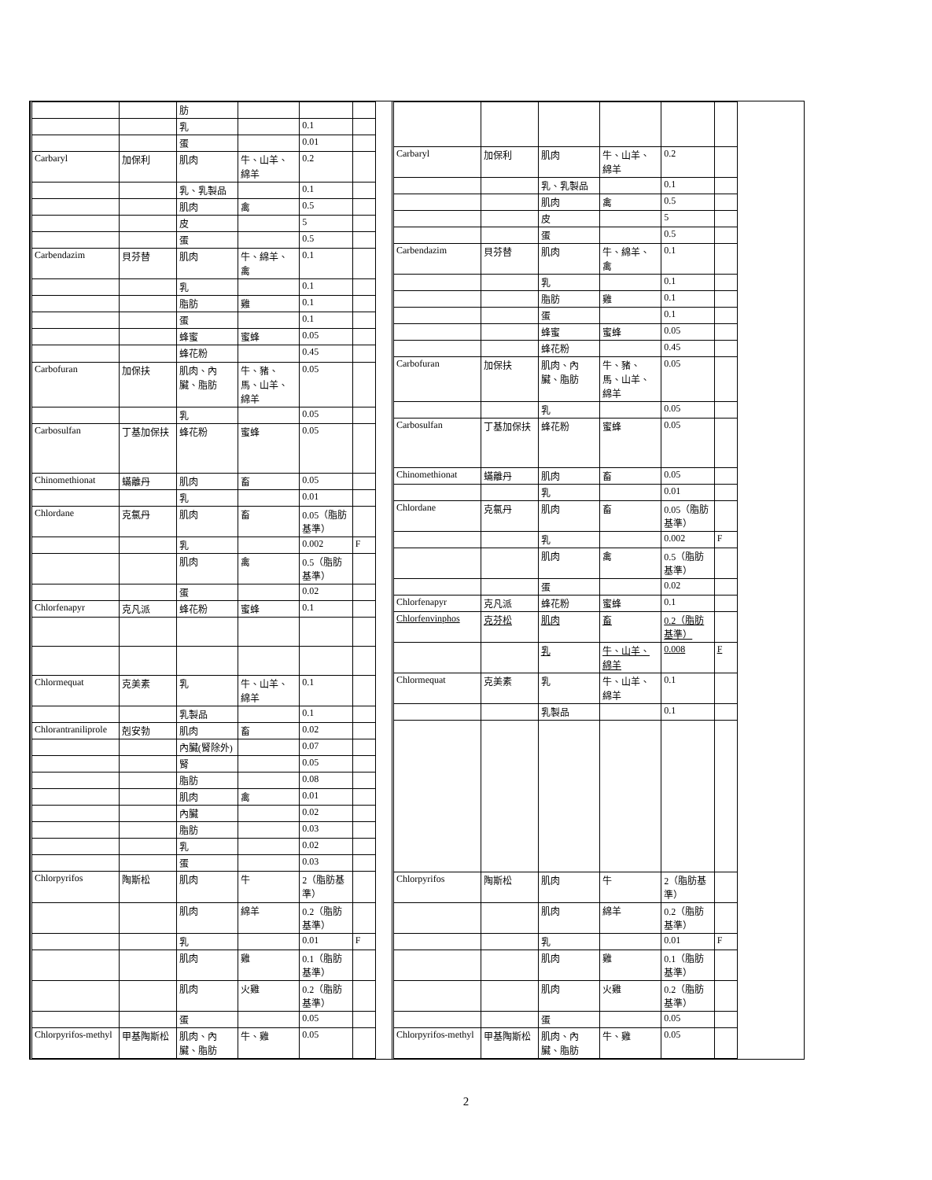| | | 肪 | | | |
| | | 乳 | | 0.1 | |
| | | 蛋 | | 0.01 | |
| Carbaryl | 加保利 | 肌肉 | 牛、山羊、綿羊 | 0.2 | |
| | | 乳、乳製品 | | 0.1 | |
| | | 肌肉 | 禽 | 0.5 | |
| | | 皮 | | 5 | |
| | | 蛋 | | 0.5 | |
| Carbendazim | 貝芬替 | 肌肉 | 牛、綿羊、禽 | 0.1 | |
| | | 乳 | | 0.1 | |
| | | 脂肪 | 雞 | 0.1 | |
| | | 蛋 | | 0.1 | |
| | | 蜂蜜 | 蜜蜂 | 0.05 | |
| | | 蜂花粉 | | 0.45 | |
| Carbofuran | 加保扶 | 肌肉、內臟、脂肪 | 牛、豬、馬、山羊、綿羊 | 0.05 | |
| | | 乳 | | 0.05 | |
| Carbosulfan | 丁基加保扶 | 蜂花粉 | 蜜蜂 | 0.05 | |
| Chinomethionat | 蟎離丹 | 肌肉 | 畜 | 0.05 | |
| | | 乳 | | 0.01 | |
| Chlordane | 克氯丹 | 肌肉 | 畜 | 0.05（脂肪基準） | |
| | | 乳 | | 0.002 | F |
| | | 肌肉 | 禽 | 0.5（脂肪基準） | |
| | | 蛋 | | 0.02 | |
| Chlorfenapyr | 克凡派 | 蜂花粉 | 蜜蜂 | 0.1 | |
| Chlormequat | 克美素 | 乳 | 牛、山羊、綿羊 | 0.1 | |
| | | 乳製品 | | 0.1 | |
| Chlorantraniliprole | 剋安勃 | 肌肉 | 畜 | 0.02 | |
| | | 內臟(腎除外) | | 0.07 | |
| | | 腎 | | 0.05 | |
| | | 脂肪 | | 0.08 | |
| | | 肌肉 | 禽 | 0.01 | |
| | | 內臟 | | 0.02 | |
| | | 脂肪 | | 0.03 | |
| | | 乳 | | 0.02 | |
| | | 蛋 | | 0.03 | |
| Chlorpyrifos | 陶斯松 | 肌肉 | 牛 | 2（脂肪基準） | |
| | | 肌肉 | 綿羊 | 0.2（脂肪基準） | |
| | | 乳 | | 0.01 | F |
| | | 肌肉 | 雞 | 0.1（脂肪基準） | |
| | | 肌肉 | 火雞 | 0.2（脂肪基準） | |
| | | 蛋 | | 0.05 | |
| Chlorpyrifos-methyl | 甲基陶斯松 | 肌肉、內臟、脂肪 | 牛、雞 | 0.05 | |
| Carbaryl | 加保利 | 肌肉 | 牛、山羊、綿羊 | 0.2 | |
| | | 乳、乳製品 | | 0.1 | |
| | | 肌肉 | 禽 | 0.5 | |
| | | 皮 | | 5 | |
| | | 蛋 | | 0.5 | |
| Carbendazim | 貝芬替 | 肌肉 | 牛、綿羊、禽 | 0.1 | |
| | | 乳 | | 0.1 | |
| | | 脂肪 | 雞 | 0.1 | |
| | | 蛋 | | 0.1 | |
| | | 蜂蜜 | 蜜蜂 | 0.05 | |
| | | 蜂花粉 | | 0.45 | |
| Carbofuran | 加保扶 | 肌肉、內臟、脂肪 | 牛、豬、馬、山羊、綿羊 | 0.05 | |
| | | 乳 | | 0.05 | |
| Carbosulfan | 丁基加保扶 | 蜂花粉 | 蜜蜂 | 0.05 | |
| Chinomethionat | 蟎離丹 | 肌肉 | 畜 | 0.05 | |
| | | 乳 | | 0.01 | |
| Chlordane | 克氯丹 | 肌肉 | 畜 | 0.05（脂肪基準） | |
| | | 乳 | | 0.002 | F |
| | | 肌肉 | 禽 | 0.5（脂肪基準） | |
| | | 蛋 | | 0.02 | |
| Chlorfenapyr | 克凡派 | 蜂花粉 | 蜜蜂 | 0.1 | |
| Chlorfenvinphos | 克芬松 | 肌肉 | 畜 | 0.2（脂肪基準） | |
| | | 乳 | 牛、山羊、綿羊 | 0.008 | F |
| Chlormequat | 克美素 | 乳 | 牛、山羊、綿羊 | 0.1 | |
| | | 乳製品 | | 0.1 | |
| Chlorpyrifos | 陶斯松 | 肌肉 | 牛 | 2（脂肪基準） | |
| | | 肌肉 | 綿羊 | 0.2（脂肪基準） | |
| | | 乳 | | 0.01 | F |
| | | 肌肉 | 雞 | 0.1（脂肪基準） | |
| | | 肌肉 | 火雞 | 0.2（脂肪基準） | |
| | | 蛋 | | 0.05 | |
| Chlorpyrifos-methyl | 甲基陶斯松 | 肌肉、內臟、脂肪 | 牛、雞 | 0.05 | |
2